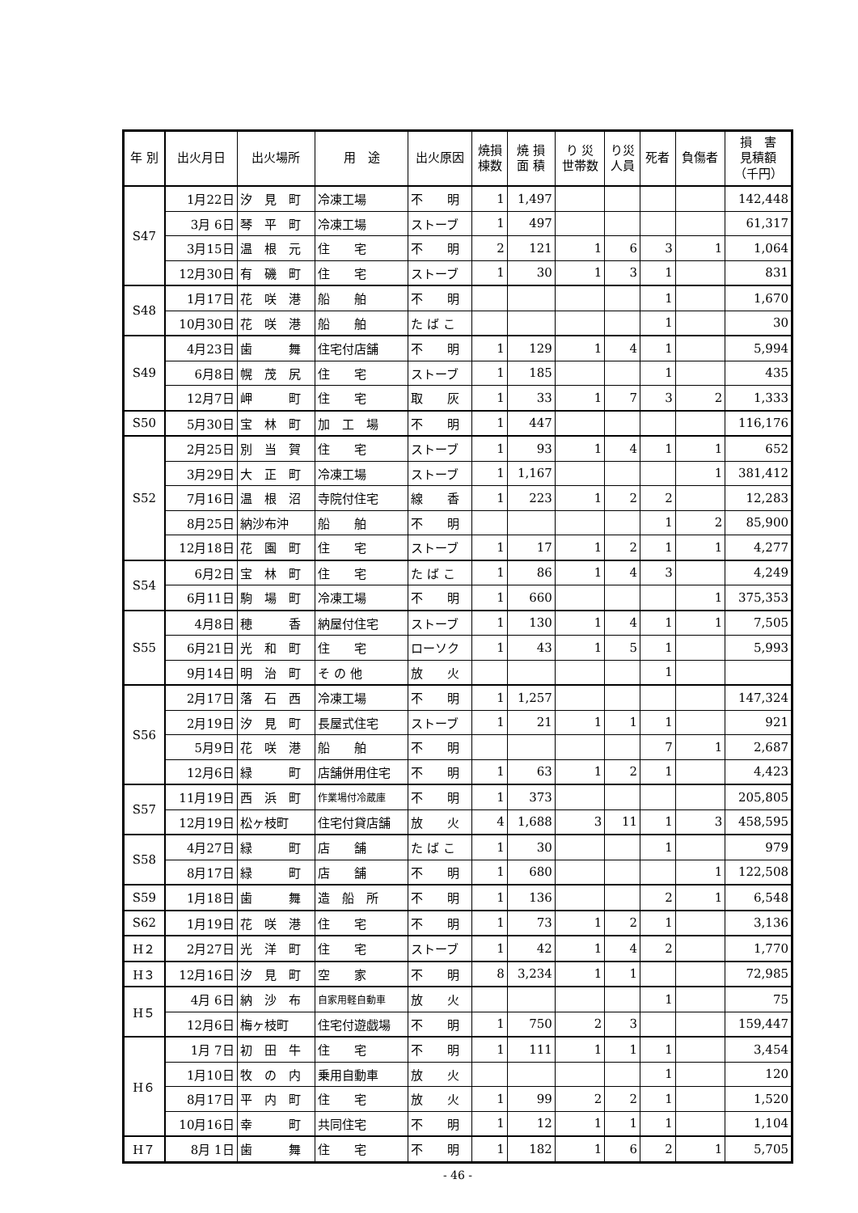| 年 別 | 出火月日 | 出火場所 | 用 途 | 出火原因 | 焼損 棟数 | 焼 損 面 積 | り 災 世帯数 | り災 人員 | 死者 | 負傷者 | 損 害 見積額 （千円） |
| --- | --- | --- | --- | --- | --- | --- | --- | --- | --- | --- | --- |
| S47 | 1月22日 | 汐 見 町 | 冷凍工場 | 不 明 | 1 | 1,497 | | | | | 142,448 |
| | 3月 6日 | 琴 平 町 | 冷凍工場 | ストーブ | 1 | 497 | | | | | 61,317 |
| | 3月15日 | 温 根 元 | 住 宅 | 不 明 | 2 | 121 | 1 | 6 | 3 | 1 | 1,064 |
| | 12月30日 | 有 磯 町 | 住 宅 | ストーブ | 1 | 30 | 1 | 3 | 1 | | 831 |
| S48 | 1月17日 | 花 咲 港 | 船 舶 | 不 明 | | | | | 1 | | 1,670 |
| | 10月30日 | 花 咲 港 | 船 舶 | た ば こ | | | | | 1 | | 30 |
| S49 | 4月23日 | 歯 舞 | 住宅付店舗 | 不 明 | 1 | 129 | 1 | 4 | 1 | | 5,994 |
| | 6月8日 | 幌 茂 尻 | 住 宅 | ストーブ | 1 | 185 | | | 1 | | 435 |
| | 12月7日 | 岬 町 | 住 宅 | 取 灰 | 1 | 33 | 1 | 7 | 3 | 2 | 1,333 |
| S50 | 5月30日 | 宝 林 町 | 加 工 場 | 不 明 | 1 | 447 | | | | | 116,176 |
| S52 | 2月25日 | 別 当 賀 | 住 宅 | ストーブ | 1 | 93 | 1 | 4 | 1 | 1 | 652 |
| | 3月29日 | 大 正 町 | 冷凍工場 | ストーブ | 1 | 1,167 | | | | 1 | 381,412 |
| | 7月16日 | 温 根 沼 | 寺院付住宅 | 線 香 | 1 | 223 | 1 | 2 | 2 | | 12,283 |
| | 8月25日 | 納沙布沖 | 船 舶 | 不 明 | | | | | 1 | 2 | 85,900 |
| | 12月18日 | 花 園 町 | 住 宅 | ストーブ | 1 | 17 | 1 | 2 | 1 | 1 | 4,277 |
| S54 | 6月2日 | 宝 林 町 | 住 宅 | た ば こ | 1 | 86 | 1 | 4 | 3 | | 4,249 |
| | 6月11日 | 駒 場 町 | 冷凍工場 | 不 明 | 1 | 660 | | | | 1 | 375,353 |
| S55 | 4月8日 | 穂 香 | 納屋付住宅 | ストーブ | 1 | 130 | 1 | 4 | 1 | 1 | 7,505 |
| | 6月21日 | 光 和 町 | 住 宅 | ローソク | 1 | 43 | 1 | 5 | 1 | | 5,993 |
| | 9月14日 | 明 治 町 | そ の 他 | 放 火 | | | | | 1 | | |
| S56 | 2月17日 | 落 石 西 | 冷凍工場 | 不 明 | 1 | 1,257 | | | | | 147,324 |
| | 2月19日 | 汐 見 町 | 長屋式住宅 | ストーブ | 1 | 21 | 1 | 1 | 1 | | 921 |
| | 5月9日 | 花 咲 港 | 船 舶 | 不 明 | | | | | 7 | 1 | 2,687 |
| | 12月6日 | 緑 町 | 店舗併用住宅 | 不 明 | 1 | 63 | 1 | 2 | 1 | | 4,423 |
| S57 | 11月19日 | 西 浜 町 | 作業場付冷蔵庫 | 不 明 | 1 | 373 | | | | | 205,805 |
| | 12月19日 | 松ヶ枝町 | 住宅付貸店舗 | 放 火 | 4 | 1,688 | 3 | 11 | 1 | 3 | 458,595 |
| S58 | 4月27日 | 緑 町 | 店 舗 | た ば こ | 1 | 30 | | | 1 | | 979 |
| | 8月17日 | 緑 町 | 店 舗 | 不 明 | 1 | 680 | | | | 1 | 122,508 |
| S59 | 1月18日 | 歯 舞 | 造 船 所 | 不 明 | 1 | 136 | | | 2 | 1 | 6,548 |
| S62 | 1月19日 | 花 咲 港 | 住 宅 | 不 明 | 1 | 73 | 1 | 2 | 1 | | 3,136 |
| H２ | 2月27日 | 光 洋 町 | 住 宅 | ストーブ | 1 | 42 | 1 | 4 | 2 | | 1,770 |
| H３ | 12月16日 | 汐 見 町 | 空 家 | 不 明 | 8 | 3,234 | 1 | 1 | | | 72,985 |
| H５ | 4月 6日 | 納 沙 布 | 自家用軽自動車 | 放 火 | | | | | 1 | | 75 |
| | 12月6日 | 梅ヶ枝町 | 住宅付遊戯場 | 不 明 | 1 | 750 | 2 | 3 | | | 159,447 |
| H６ | 1月 7日 | 初 田 牛 | 住 宅 | 不 明 | 1 | 111 | 1 | 1 | 1 | | 3,454 |
| | 1月10日 | 牧 の 内 | 乗用自動車 | 放 火 | | | | | 1 | | 120 |
| | 8月17日 | 平 内 町 | 住 宅 | 放 火 | 1 | 99 | 2 | 2 | 1 | | 1,520 |
| | 10月16日 | 幸 町 | 共同住宅 | 不 明 | 1 | 12 | 1 | 1 | 1 | | 1,104 |
| H７ | 8月 1日 | 歯 舞 | 住 宅 | 不 明 | 1 | 182 | 1 | 6 | 2 | 1 | 5,705 |
- 46 -